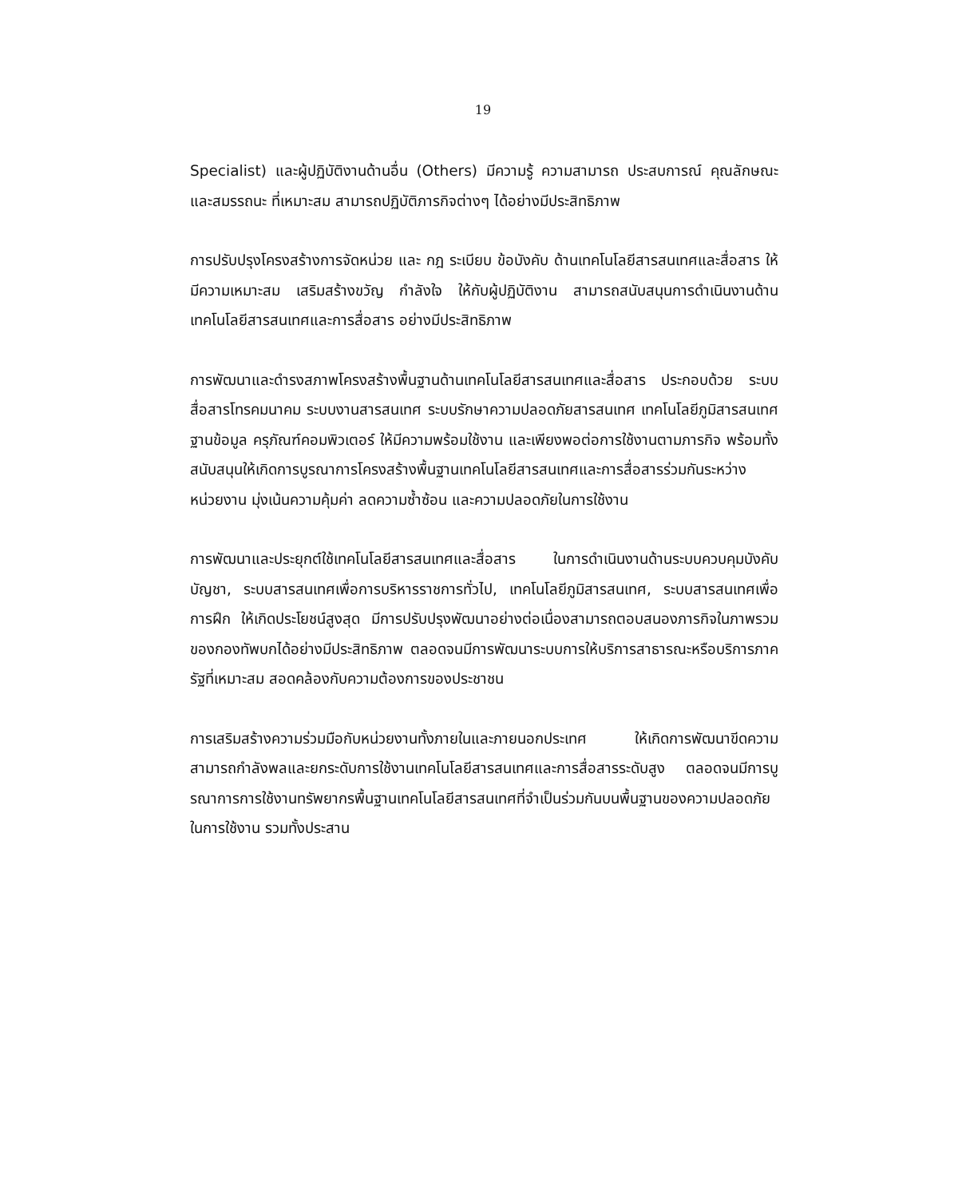19
Specialist) และผู้ปฏิบัติงานด้านอื่น (Others) มีความรู้ ความสามารถ ประสบการณ์ คุณลักษณะ และสมรรถนะ ที่เหมาะสม สามารถปฏิบัติภารกิจต่างๆ ได้อย่างมีประสิทธิภาพ
การปรับปรุงโครงสร้างการจัดหน่วย และ กฎ ระเบียบ ข้อบังคับ ด้านเทคโนโลยีสารสนเทศและสื่อสาร ให้มีความเหมาะสม เสริมสร้างขวัญ กำลังใจ ให้กับผู้ปฏิบัติงาน สามารถสนับสนุนการดำเนินงานด้านเทคโนโลยีสารสนเทศและการสื่อสาร อย่างมีประสิทธิภาพ
การพัฒนาและดำรงสภาพโครงสร้างพื้นฐานด้านเทคโนโลยีสารสนเทศและสื่อสาร ประกอบด้วย ระบบสื่อสารโทรคมนาคม ระบบงานสารสนเทศ ระบบรักษาความปลอดภัยสารสนเทศ เทคโนโลยีภูมิสารสนเทศ ฐานข้อมูล ครุภัณฑ์คอมพิวเตอร์ ให้มีความพร้อมใช้งาน และเพียงพอต่อการใช้งานตามภารกิจ พร้อมทั้งสนับสนุนให้เกิดการบูรณาการโครงสร้างพื้นฐานเทคโนโลยีสารสนเทศและการสื่อสารร่วมกันระหว่างหน่วยงาน มุ่งเน้นความคุ้มค่า ลดความซ้ำซ้อน และความปลอดภัยในการใช้งาน
การพัฒนาและประยุกต์ใช้เทคโนโลยีสารสนเทศและสื่อสาร ในการดำเนินงานด้านระบบควบคุมบังคับบัญชา, ระบบสารสนเทศเพื่อการบริหารราชการทั่วไป, เทคโนโลยีภูมิสารสนเทศ, ระบบสารสนเทศเพื่อการฝึก ให้เกิดประโยชน์สูงสุด มีการปรับปรุงพัฒนาอย่างต่อเนื่องสามารถตอบสนองภารกิจในภาพรวม ของกองทัพบกได้อย่างมีประสิทธิภาพ ตลอดจนมีการพัฒนาระบบการให้บริการสาธารณะหรือบริการภาครัฐที่เหมาะสม สอดคล้องกับความต้องการของประชาชน
การเสริมสร้างความร่วมมือกับหน่วยงานทั้งภายในและภายนอกประเทศ ให้เกิดการพัฒนาขีดความสามารถกำลังพลและยกระดับการใช้งานเทคโนโลยีสารสนเทศและการสื่อสารระดับสูง ตลอดจนมีการบูรณาการการใช้งานทรัพยากรพื้นฐานเทคโนโลยีสารสนเทศที่จำเป็นร่วมกันบนพื้นฐานของความปลอดภัยในการใช้งาน รวมทั้งประสาน